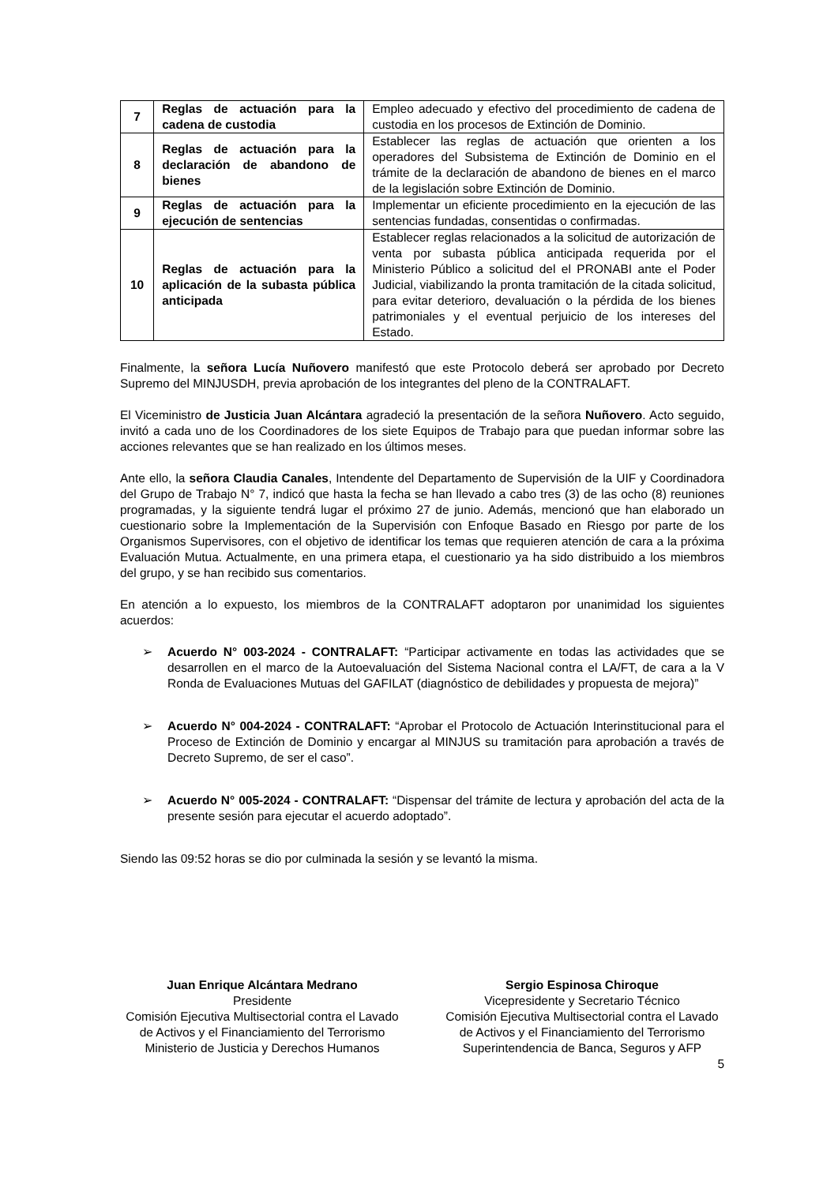| 7 | Reglas de actuación para la cadena de custodia | Empleo adecuado y efectivo del procedimiento de cadena de custodia en los procesos de Extinción de Dominio. |
| 8 | Reglas de actuación para la declaración de abandono de bienes | Establecer las reglas de actuación que orienten a los operadores del Subsistema de Extinción de Dominio en el trámite de la declaración de abandono de bienes en el marco de la legislación sobre Extinción de Dominio. |
| 9 | Reglas de actuación para la ejecución de sentencias | Implementar un eficiente procedimiento en la ejecución de las sentencias fundadas, consentidas o confirmadas. |
| 10 | Reglas de actuación para la aplicación de la subasta pública anticipada | Establecer reglas relacionados a la solicitud de autorización de venta por subasta pública anticipada requerida por el Ministerio Público a solicitud del el PRONABI ante el Poder Judicial, viabilizando la pronta tramitación de la citada solicitud, para evitar deterioro, devaluación o la pérdida de los bienes patrimoniales y el eventual perjuicio de los intereses del Estado. |
Finalmente, la señora Lucía Nuñovero manifestó que este Protocolo deberá ser aprobado por Decreto Supremo del MINJUSDH, previa aprobación de los integrantes del pleno de la CONTRALAFT.
El Viceministro de Justicia Juan Alcántara agradeció la presentación de la señora Nuñovero. Acto seguido, invitó a cada uno de los Coordinadores de los siete Equipos de Trabajo para que puedan informar sobre las acciones relevantes que se han realizado en los últimos meses.
Ante ello, la señora Claudia Canales, Intendente del Departamento de Supervisión de la UIF y Coordinadora del Grupo de Trabajo N° 7, indicó que hasta la fecha se han llevado a cabo tres (3) de las ocho (8) reuniones programadas, y la siguiente tendrá lugar el próximo 27 de junio. Además, mencionó que han elaborado un cuestionario sobre la Implementación de la Supervisión con Enfoque Basado en Riesgo por parte de los Organismos Supervisores, con el objetivo de identificar los temas que requieren atención de cara a la próxima Evaluación Mutua. Actualmente, en una primera etapa, el cuestionario ya ha sido distribuido a los miembros del grupo, y se han recibido sus comentarios.
En atención a lo expuesto, los miembros de la CONTRALAFT adoptaron por unanimidad los siguientes acuerdos:
➢ Acuerdo N° 003-2024 - CONTRALAFT: “Participar activamente en todas las actividades que se desarrollen en el marco de la Autoevaluación del Sistema Nacional contra el LA/FT, de cara a la V Ronda de Evaluaciones Mutuas del GAFILAT (diagnóstico de debilidades y propuesta de mejora)”
➢ Acuerdo N° 004-2024 - CONTRALAFT: “Aprobar el Protocolo de Actuación Interinstitucional para el Proceso de Extinción de Dominio y encargar al MINJUS su tramitación para aprobación a través de Decreto Supremo, de ser el caso”.
➢ Acuerdo N° 005-2024 - CONTRALAFT: “Dispensar del trámite de lectura y aprobación del acta de la presente sesión para ejecutar el acuerdo adoptado”.
Siendo las 09:52 horas se dio por culminada la sesión y se levantó la misma.
Juan Enrique Alcántara Medrano
Presidente
Comisión Ejecutiva Multisectorial contra el Lavado de Activos y el Financiamiento del Terrorismo
Ministerio de Justicia y Derechos Humanos
Sergio Espinosa Chiroque
Vicepresidente y Secretario Técnico
Comisión Ejecutiva Multisectorial contra el Lavado de Activos y el Financiamiento del Terrorismo
Superintendencia de Banca, Seguros y AFP
5